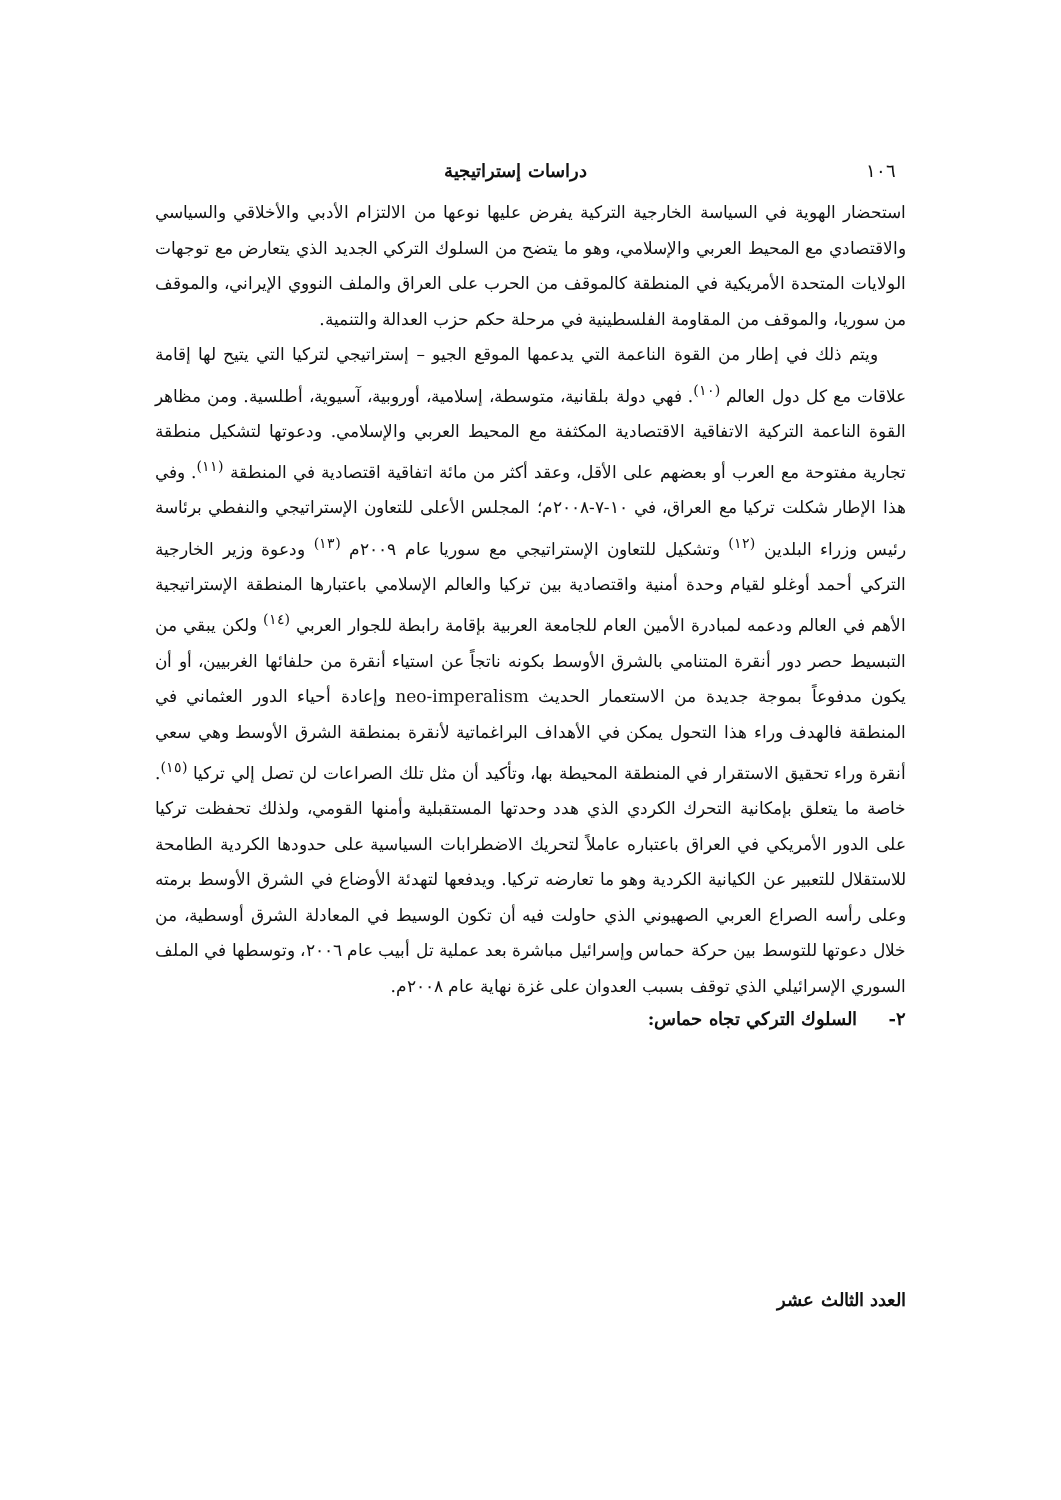١٠٦ دراسات إستراتيجية
استحضار الهوية في السياسة الخارجية التركية يفرض عليها نوعها من الالتزام الأدبي والأخلاقي والسياسي والاقتصادي مع المحيط العربي والإسلامي، وهو ما يتضح من السلوك التركي الجديد الذي يتعارض مع توجهات الولايات المتحدة الأمريكية في المنطقة كالموقف من الحرب على العراق والملف النووي الإيراني، والموقف من سوريا، والموقف من المقاومة الفلسطينية في مرحلة حكم حزب العدالة والتنمية.
ويتم ذلك في إطار من القوة الناعمة التي يدعمها الموقع الجيو – إستراتيجي لتركيا التي يتيح لها إقامة علاقات مع كل دول العالم <sup>(١٠)</sup>. فهي دولة بلقانية، متوسطة، إسلامية، أوروبية، آسيوية، أطلسية. ومن مظاهر القوة الناعمة التركية الاتفاقية الاقتصادية المكثفة مع المحيط العربي والإسلامي. ودعوتها لتشكيل منطقة تجارية مفتوحة مع العرب أو بعضهم على الأقل، وعقد أكثر من مائة اتفاقية اقتصادية في المنطقة <sup>(١١)</sup>. وفي هذا الإطار شكلت تركيا مع العراق، في ١٠-٧-٢٠٠٨م؛ المجلس الأعلى للتعاون الإستراتيجي والنفطي برئاسة رئيس وزراء البلدين <sup>(١٢)</sup> وتشكيل للتعاون الإستراتيجي مع سوريا عام ٢٠٠٩م <sup>(١٣)</sup> ودعوة وزير الخارجية التركي أحمد أوغلو لقيام وحدة أمنية واقتصادية بين تركيا والعالم الإسلامي باعتبارها المنطقة الإستراتيجية الأهم في العالم ودعمه لمبادرة الأمين العام للجامعة العربية بإقامة رابطة للجوار العربي <sup>(١٤)</sup> ولكن يبقي من التبسيط حصر دور أنقرة المتنامي بالشرق الأوسط بكونه ناتجاً عن استياء أنقرة من حلفائها الغربيين، أو أن يكون مدفوعاً بموجة جديدة من الاستعمار الحديث neo-imperalism وإعادة أحياء الدور العثماني في المنطقة فالهدف وراء هذا التحول يمكن في الأهداف البراغماتية لأنقرة بمنطقة الشرق الأوسط وهي سعي أنقرة وراء تحقيق الاستقرار في المنطقة المحيطة بها، وتأكيد أن مثل تلك الصراعات لن تصل إلي تركيا <sup>(١٥)</sup>. خاصة ما يتعلق بإمكانية التحرك الكردي الذي هدد وحدتها المستقبلية وأمنها القومي، ولذلك تحفظت تركيا على الدور الأمريكي في العراق باعتباره عاملاً لتحريك الاضطرابات السياسية على حدودها الكردية الطامحة للاستقلال للتعبير عن الكيانية الكردية وهو ما تعارضه تركيا. ويدفعها لتهدئة الأوضاع في الشرق الأوسط برمته وعلى رأسه الصراع العربي الصهيوني الذي حاولت فيه أن تكون الوسيط في المعادلة الشرق أوسطية، من خلال دعوتها للتوسط بين حركة حماس وإسرائيل مباشرة بعد عملية تل أبيب عام ٢٠٠٦، وتوسطها في الملف السوري الإسرائيلي الذي توقف بسبب العدوان على غزة نهاية عام ٢٠٠٨م.
٢- السلوك التركي تجاه حماس:
العدد الثالث عشر